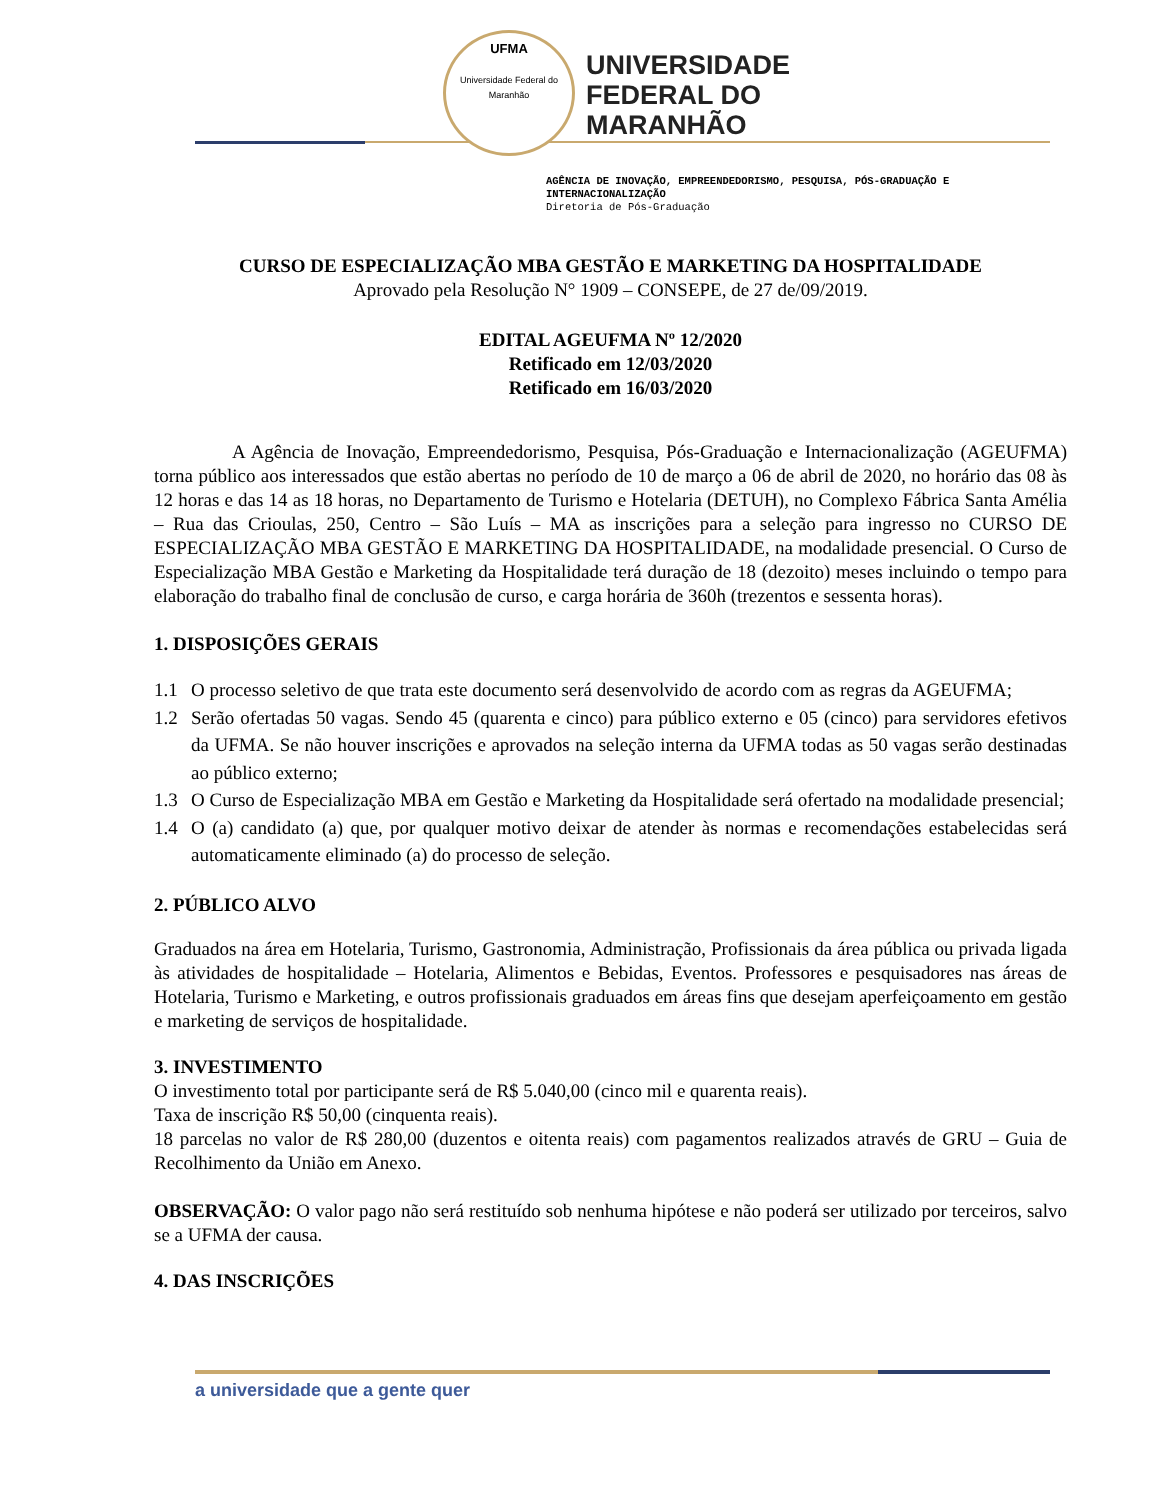UFMA
Universidade Federal do Maranhão
UNIVERSIDADE
FEDERAL DO
MARANHÃO
AGÊNCIA DE INOVAÇÃO, EMPREENDEDORISMO, PESQUISA, PÓS-GRADUAÇÃO E INTERNACIONALIZAÇÃO
Diretoria de Pós-Graduação
CURSO DE ESPECIALIZAÇÃO MBA GESTÃO E MARKETING DA HOSPITALIDADE
Aprovado pela Resolução N° 1909 – CONSEPE, de 27 de/09/2019.
EDITAL AGEUFMA Nº 12/2020
Retificado em 12/03/2020
Retificado em 16/03/2020
A Agência de Inovação, Empreendedorismo, Pesquisa, Pós-Graduação e Internacionalização (AGEUFMA) torna público aos interessados que estão abertas no período de 10 de março a 06 de abril de 2020, no horário das 08 às 12 horas e das 14 as 18 horas, no Departamento de Turismo e Hotelaria (DETUH), no Complexo Fábrica Santa Amélia – Rua das Crioulas, 250, Centro – São Luís – MA as inscrições para a seleção para ingresso no CURSO DE ESPECIALIZAÇÃO MBA GESTÃO E MARKETING DA HOSPITALIDADE, na modalidade presencial. O Curso de Especialização MBA Gestão e Marketing da Hospitalidade terá duração de 18 (dezoito) meses incluindo o tempo para elaboração do trabalho final de conclusão de curso, e carga horária de 360h (trezentos e sessenta horas).
1. DISPOSIÇÕES GERAIS
1.1 O processo seletivo de que trata este documento será desenvolvido de acordo com as regras da AGEUFMA;
1.2 Serão ofertadas 50 vagas. Sendo 45 (quarenta e cinco) para público externo e 05 (cinco) para servidores efetivos da UFMA. Se não houver inscrições e aprovados na seleção interna da UFMA todas as 50 vagas serão destinadas ao público externo;
1.3 O Curso de Especialização MBA em Gestão e Marketing da Hospitalidade será ofertado na modalidade presencial;
1.4 O (a) candidato (a) que, por qualquer motivo deixar de atender às normas e recomendações estabelecidas será automaticamente eliminado (a) do processo de seleção.
2. PÚBLICO ALVO
Graduados na área em Hotelaria, Turismo, Gastronomia, Administração, Profissionais da área pública ou privada ligada às atividades de hospitalidade – Hotelaria, Alimentos e Bebidas, Eventos. Professores e pesquisadores nas áreas de Hotelaria, Turismo e Marketing, e outros profissionais graduados em áreas fins que desejam aperfeiçoamento em gestão e marketing de serviços de hospitalidade.
3. INVESTIMENTO
O investimento total por participante será de R$ 5.040,00 (cinco mil e quarenta reais).
Taxa de inscrição R$ 50,00 (cinquenta reais).
18 parcelas no valor de R$ 280,00 (duzentos e oitenta reais) com pagamentos realizados através de GRU – Guia de Recolhimento da União em Anexo.
OBSERVAÇÃO: O valor pago não será restituído sob nenhuma hipótese e não poderá ser utilizado por terceiros, salvo se a UFMA der causa.
4. DAS INSCRIÇÕES
a universidade que a gente quer